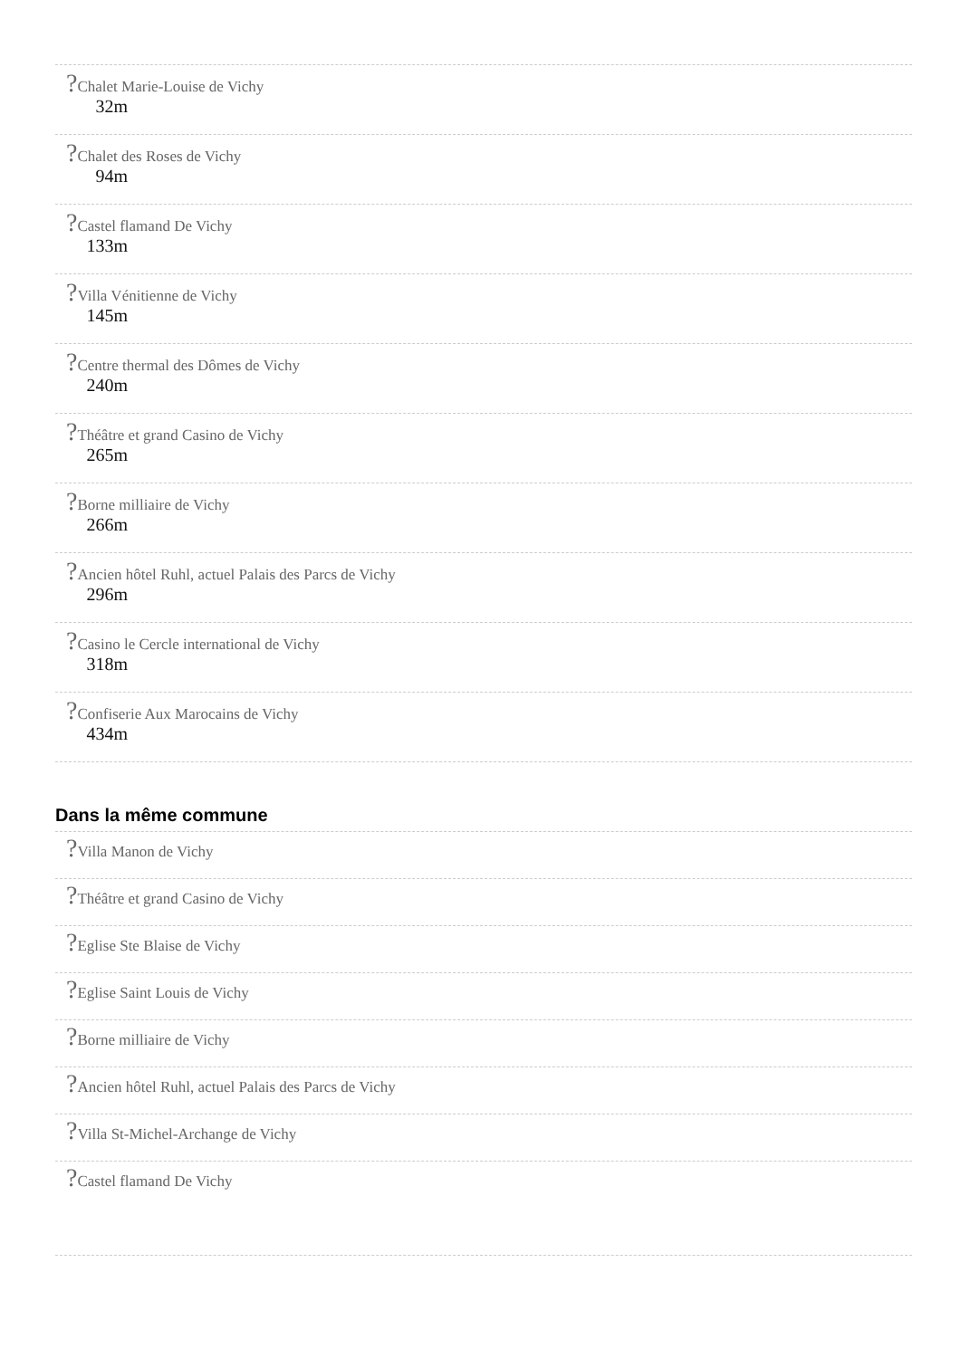?Chalet Marie-Louise de Vichy
32m
?Chalet des Roses de Vichy
94m
?Castel flamand De Vichy
133m
?Villa Vénitienne de Vichy
145m
?Centre thermal des Dômes de Vichy
240m
?Théâtre et grand Casino de Vichy
265m
?Borne milliaire de Vichy
266m
?Ancien hôtel Ruhl, actuel Palais des Parcs de Vichy
296m
?Casino le Cercle international de Vichy
318m
?Confiserie Aux Marocains de Vichy
434m
Dans la même commune
?Villa Manon de Vichy
?Théâtre et grand Casino de Vichy
?Eglise Ste Blaise de Vichy
?Eglise Saint Louis de Vichy
?Borne milliaire de Vichy
?Ancien hôtel Ruhl, actuel Palais des Parcs de Vichy
?Villa St-Michel-Archange de Vichy
?Castel flamand De Vichy